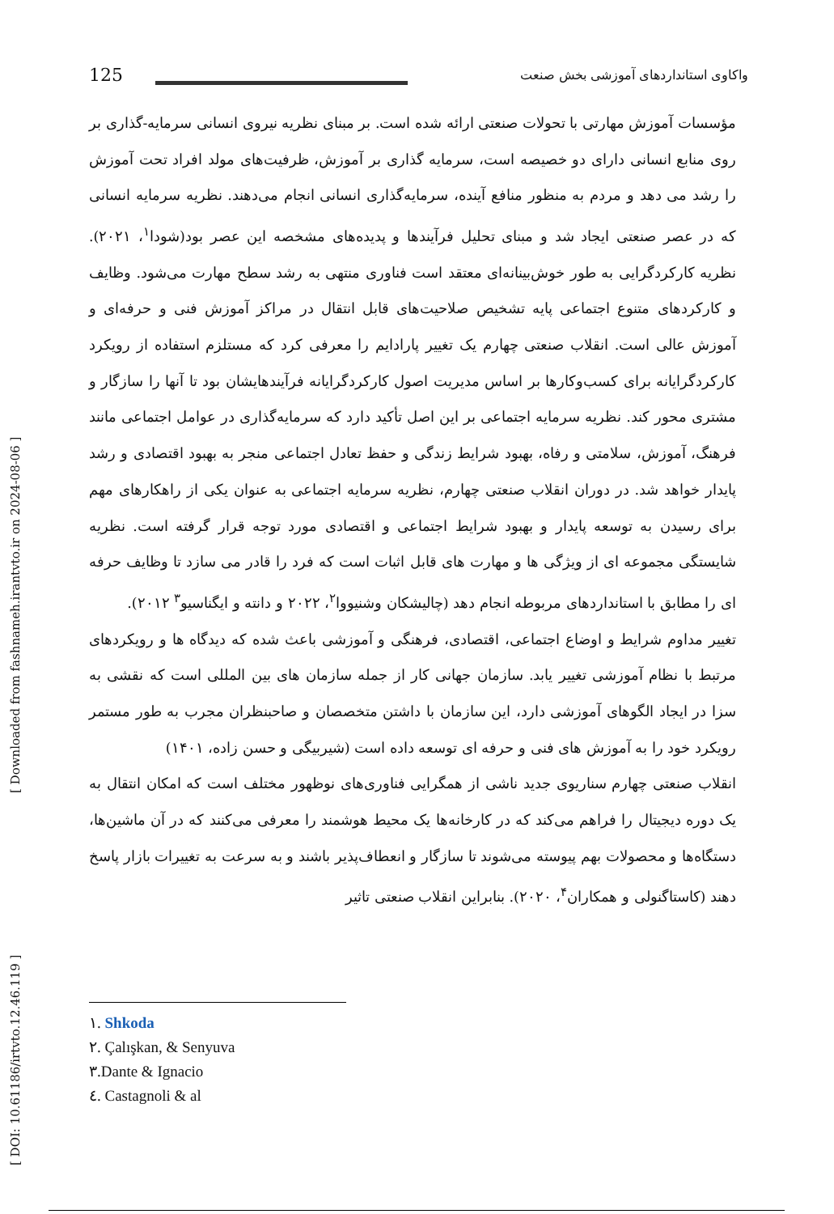[ DOI: 10.61186/irtvto.12.46.119 ] [ Downloaded from fashnameh.irantvto.ir on 2024-08-06 ]
125 واکاوی استانداردهای آموزشی بخش صنعت
مؤسسات آموزش مهارتی با تحولات صنعتی ارائه شده است. بر مبنای نظریه نیروی انسانی سرمایه-گذاری بر روی منابع انسانی دارای دو خصیصه است، سرمایه گذاری بر آموزش، ظرفیت‌های مولد افراد تحت آموزش را رشد می دهد و مردم به منظور منافع آینده، سرمایه‌گذاری انسانی انجام می‌دهند. نظریه سرمایه انسانی که در عصر صنعتی ایجاد شد و مبنای تحلیل فرآیندها و پدیده‌های مشخصه این عصر بود(شودا<sup>۱</sup>، ۲۰۲۱). نظریه کارکردگرایی به طور خوش‌بینانه‌ای معتقد است فناوری منتهی به رشد سطح مهارت می‌شود. وظایف و کارکردهای متنوع اجتماعی پایه تشخیص صلاحیت‌های قابل انتقال در مراکز آموزش فنی و حرفه‌ای و آموزش عالی است. انقلاب صنعتی چهارم یک تغییر پارادایم را معرفی کرد که مستلزم استفاده از رویکرد کارکردگرایانه برای کسب‌وکارها بر اساس مدیریت اصول کارکردگرایانه فرآیندهایشان بود تا آنها را سازگار و مشتری محور کند. نظریه سرمایه اجتماعی بر این اصل تأکید دارد که سرمایه‌گذاری در عوامل اجتماعی مانند فرهنگ، آموزش، سلامتی و رفاه، بهبود شرایط زندگی و حفظ تعادل اجتماعی منجر به بهبود اقتصادی و رشد پایدار خواهد شد. در دوران انقلاب صنعتی چهارم، نظریه سرمایه اجتماعی به عنوان یکی از راهکارهای مهم برای رسیدن به توسعه پایدار و بهبود شرایط اجتماعی و اقتصادی مورد توجه قرار گرفته است. نظریه شایستگی مجموعه ای از ویژگی ها و مهارت های قابل اثبات است که فرد را قادر می سازد تا وظایف حرفه ای را مطابق با استانداردهای مربوطه انجام دهد (چالیشکان وشنیووا<sup>۲</sup>، ۲۰۲۲ و دانته و ایگناسیو<sup>۳</sup> ۲۰۱۲).
تغییر مداوم شرایط و اوضاع اجتماعی، اقتصادی، فرهنگی و آموزشی باعث شده که دیدگاه ها و رویکردهای مرتبط با نظام آموزشی تغییر یابد. سازمان جهانی کار از جمله سازمان های بین المللی است که نقشی به سزا در ایجاد الگوهای آموزشی دارد، این سازمان با داشتن متخصصان و صاحبنظران مجرب به طور مستمر رویکرد خود را به آموزش های فنی و حرفه ای توسعه داده است (شیربیگی و حسن زاده، ۱۴۰۱)
انقلاب صنعتی چهارم سناریوی جدید ناشی از همگرایی فناوری‌های نوظهور مختلف است که امکان انتقال به یک دوره دیجیتال را فراهم می‌کند که در کارخانه‌ها یک محیط هوشمند را معرفی می‌کنند که در آن ماشین‌ها، دستگاه‌ها و محصولات بهم پیوسته می‌شوند تا سازگار و انعطاف‌پذیر باشند و به سرعت به تغییرات بازار پاسخ دهند (کاستاگنولی و همکاران<sup>۴</sup>، ۲۰۲۰). بنابراین انقلاب صنعتی تاثیر
١. Shkoda
٢. Çalışkan, & Senyuva
٣.Dante & Ignacio
٤. Castagnoli & al